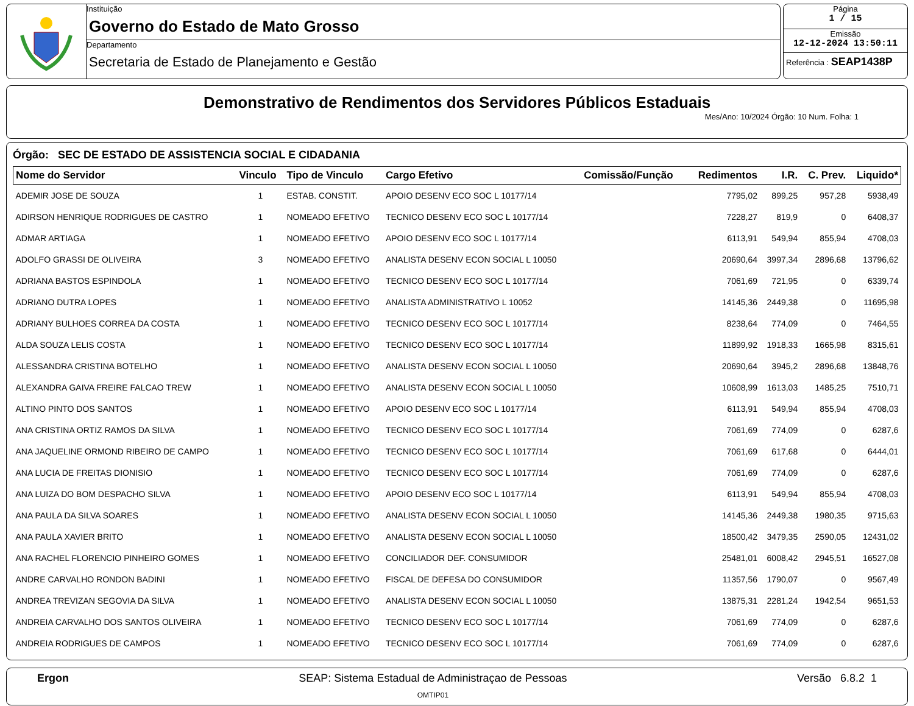Instituição
Governo do Estado de Mato Grosso
Departamento
Secretaria de Estado de Planejamento e Gestão
Página
1 / 15
Emissão
12-12-2024 13:50:11
Referência : SEAP1438P
Demonstrativo de Rendimentos dos Servidores Públicos Estaduais
Mes/Ano: 10/2024 Órgão: 10 Num. Folha: 1
Órgão: SEC DE ESTADO DE ASSISTENCIA SOCIAL E CIDADANIA
| Nome do Servidor | Vinculo | Tipo de Vinculo | Cargo Efetivo | Comissão/Função | Redimentos | I.R. | C. Prev. | Liquido* |
| --- | --- | --- | --- | --- | --- | --- | --- | --- |
| ADEMIR JOSE DE SOUZA | 1 | ESTAB. CONSTIT. | APOIO DESENV ECO SOC L 10177/14 | | 7795,02 | 899,25 | 957,28 | 5938,49 |
| ADIRSON HENRIQUE RODRIGUES DE CASTRO | 1 | NOMEADO EFETIVO | TECNICO DESENV ECO SOC L 10177/14 | | 7228,27 | 819,9 | 0 | 6408,37 |
| ADMAR ARTIAGA | 1 | NOMEADO EFETIVO | APOIO DESENV ECO SOC L 10177/14 | | 6113,91 | 549,94 | 855,94 | 4708,03 |
| ADOLFO GRASSI DE OLIVEIRA | 3 | NOMEADO EFETIVO | ANALISTA DESENV ECON SOCIAL L 10050 | | 20690,64 | 3997,34 | 2896,68 | 13796,62 |
| ADRIANA BASTOS ESPINDOLA | 1 | NOMEADO EFETIVO | TECNICO DESENV ECO SOC L 10177/14 | | 7061,69 | 721,95 | 0 | 6339,74 |
| ADRIANO DUTRA LOPES | 1 | NOMEADO EFETIVO | ANALISTA ADMINISTRATIVO L 10052 | | 14145,36 | 2449,38 | 0 | 11695,98 |
| ADRIANY BULHOES CORREA DA COSTA | 1 | NOMEADO EFETIVO | TECNICO DESENV ECO SOC L 10177/14 | | 8238,64 | 774,09 | 0 | 7464,55 |
| ALDA SOUZA LELIS COSTA | 1 | NOMEADO EFETIVO | TECNICO DESENV ECO SOC L 10177/14 | | 11899,92 | 1918,33 | 1665,98 | 8315,61 |
| ALESSANDRA CRISTINA BOTELHO | 1 | NOMEADO EFETIVO | ANALISTA DESENV ECON SOCIAL L 10050 | | 20690,64 | 3945,2 | 2896,68 | 13848,76 |
| ALEXANDRA GAIVA FREIRE FALCAO TREW | 1 | NOMEADO EFETIVO | ANALISTA DESENV ECON SOCIAL L 10050 | | 10608,99 | 1613,03 | 1485,25 | 7510,71 |
| ALTINO PINTO DOS SANTOS | 1 | NOMEADO EFETIVO | APOIO DESENV ECO SOC L 10177/14 | | 6113,91 | 549,94 | 855,94 | 4708,03 |
| ANA CRISTINA ORTIZ RAMOS DA SILVA | 1 | NOMEADO EFETIVO | TECNICO DESENV ECO SOC L 10177/14 | | 7061,69 | 774,09 | 0 | 6287,6 |
| ANA JAQUELINE ORMOND RIBEIRO DE CAMPO | 1 | NOMEADO EFETIVO | TECNICO DESENV ECO SOC L 10177/14 | | 7061,69 | 617,68 | 0 | 6444,01 |
| ANA LUCIA DE FREITAS DIONISIO | 1 | NOMEADO EFETIVO | TECNICO DESENV ECO SOC L 10177/14 | | 7061,69 | 774,09 | 0 | 6287,6 |
| ANA LUIZA DO BOM DESPACHO SILVA | 1 | NOMEADO EFETIVO | APOIO DESENV ECO SOC L 10177/14 | | 6113,91 | 549,94 | 855,94 | 4708,03 |
| ANA PAULA DA SILVA SOARES | 1 | NOMEADO EFETIVO | ANALISTA DESENV ECON SOCIAL L 10050 | | 14145,36 | 2449,38 | 1980,35 | 9715,63 |
| ANA PAULA XAVIER BRITO | 1 | NOMEADO EFETIVO | ANALISTA DESENV ECON SOCIAL L 10050 | | 18500,42 | 3479,35 | 2590,05 | 12431,02 |
| ANA RACHEL FLORENCIO PINHEIRO GOMES | 1 | NOMEADO EFETIVO | CONCILIADOR DEF. CONSUMIDOR | | 25481,01 | 6008,42 | 2945,51 | 16527,08 |
| ANDRE CARVALHO RONDON BADINI | 1 | NOMEADO EFETIVO | FISCAL DE DEFESA DO CONSUMIDOR | | 11357,56 | 1790,07 | 0 | 9567,49 |
| ANDREA TREVIZAN SEGOVIA DA SILVA | 1 | NOMEADO EFETIVO | ANALISTA DESENV ECON SOCIAL L 10050 | | 13875,31 | 2281,24 | 1942,54 | 9651,53 |
| ANDREIA CARVALHO DOS SANTOS OLIVEIRA | 1 | NOMEADO EFETIVO | TECNICO DESENV ECO SOC L 10177/14 | | 7061,69 | 774,09 | 0 | 6287,6 |
| ANDREIA RODRIGUES DE CAMPOS | 1 | NOMEADO EFETIVO | TECNICO DESENV ECO SOC L 10177/14 | | 7061,69 | 774,09 | 0 | 6287,6 |
Ergon SEAP: Sistema Estadual de Administraçao de Pessoas
OMTIP01
Versão 6.8.2 1